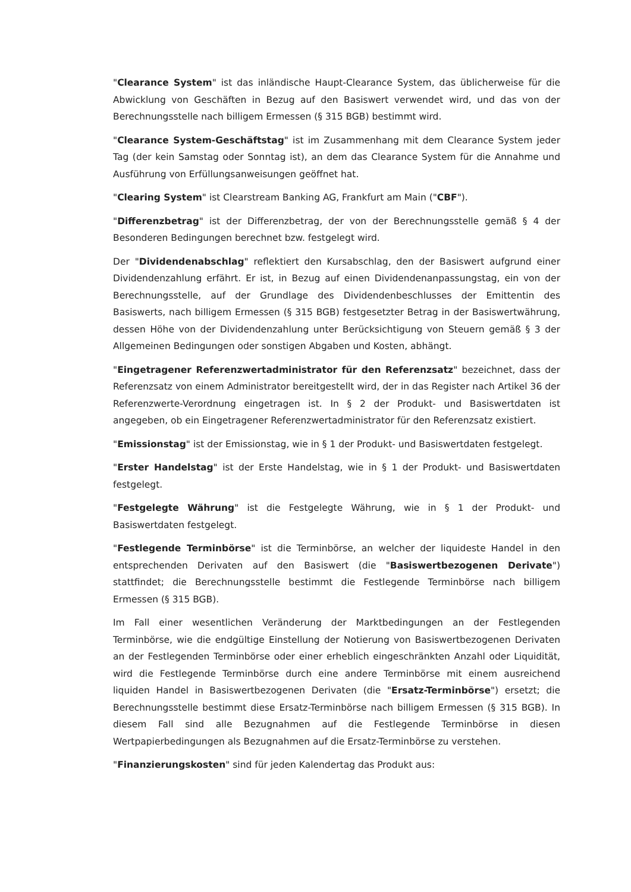"Clearance System" ist das inländische Haupt-Clearance System, das üblicherweise für die Abwicklung von Geschäften in Bezug auf den Basiswert verwendet wird, und das von der Berechnungsstelle nach billigem Ermessen (§ 315 BGB) bestimmt wird.
"Clearance System-Geschäftstag" ist im Zusammenhang mit dem Clearance System jeder Tag (der kein Samstag oder Sonntag ist), an dem das Clearance System für die Annahme und Ausführung von Erfüllungsanweisungen geöffnet hat.
"Clearing System" ist Clearstream Banking AG, Frankfurt am Main ("CBF").
"Differenzbetrag" ist der Differenzbetrag, der von der Berechnungsstelle gemäß § 4 der Besonderen Bedingungen berechnet bzw. festgelegt wird.
Der "Dividendenabschlag" reflektiert den Kursabschlag, den der Basiswert aufgrund einer Dividendenzahlung erfährt. Er ist, in Bezug auf einen Dividendenanpassungstag, ein von der Berechnungsstelle, auf der Grundlage des Dividendenbeschlusses der Emittentin des Basiswerts, nach billigem Ermessen (§ 315 BGB) festgesetzter Betrag in der Basiswertwährung, dessen Höhe von der Dividendenzahlung unter Berücksichtigung von Steuern gemäß § 3 der Allgemeinen Bedingungen oder sonstigen Abgaben und Kosten, abhängt.
"Eingetragener Referenzwertadministrator für den Referenzsatz" bezeichnet, dass der Referenzsatz von einem Administrator bereitgestellt wird, der in das Register nach Artikel 36 der Referenzwerte-Verordnung eingetragen ist. In § 2 der Produkt- und Basiswertdaten ist angegeben, ob ein Eingetragener Referenzwertadministrator für den Referenzsatz existiert.
"Emissionstag" ist der Emissionstag, wie in § 1 der Produkt- und Basiswertdaten festgelegt.
"Erster Handelstag" ist der Erste Handelstag, wie in § 1 der Produkt- und Basiswertdaten festgelegt.
"Festgelegte Währung" ist die Festgelegte Währung, wie in § 1 der Produkt- und Basiswertdaten festgelegt.
"Festlegende Terminbörse" ist die Terminbörse, an welcher der liquideste Handel in den entsprechenden Derivaten auf den Basiswert (die "Basiswertbezogenen Derivate") stattfindet; die Berechnungsstelle bestimmt die Festlegende Terminbörse nach billigem Ermessen (§ 315 BGB).
Im Fall einer wesentlichen Veränderung der Marktbedingungen an der Festlegenden Terminbörse, wie die endgültige Einstellung der Notierung von Basiswertbezogenen Derivaten an der Festlegenden Terminbörse oder einer erheblich eingeschränkten Anzahl oder Liquidität, wird die Festlegende Terminbörse durch eine andere Terminbörse mit einem ausreichend liquiden Handel in Basiswertbezogenen Derivaten (die "Ersatz-Terminbörse") ersetzt; die Berechnungsstelle bestimmt diese Ersatz-Terminbörse nach billigem Ermessen (§ 315 BGB). In diesem Fall sind alle Bezugnahmen auf die Festlegende Terminbörse in diesen Wertpapierbedingungen als Bezugnahmen auf die Ersatz-Terminbörse zu verstehen.
"Finanzierungskosten" sind für jeden Kalendertag das Produkt aus: